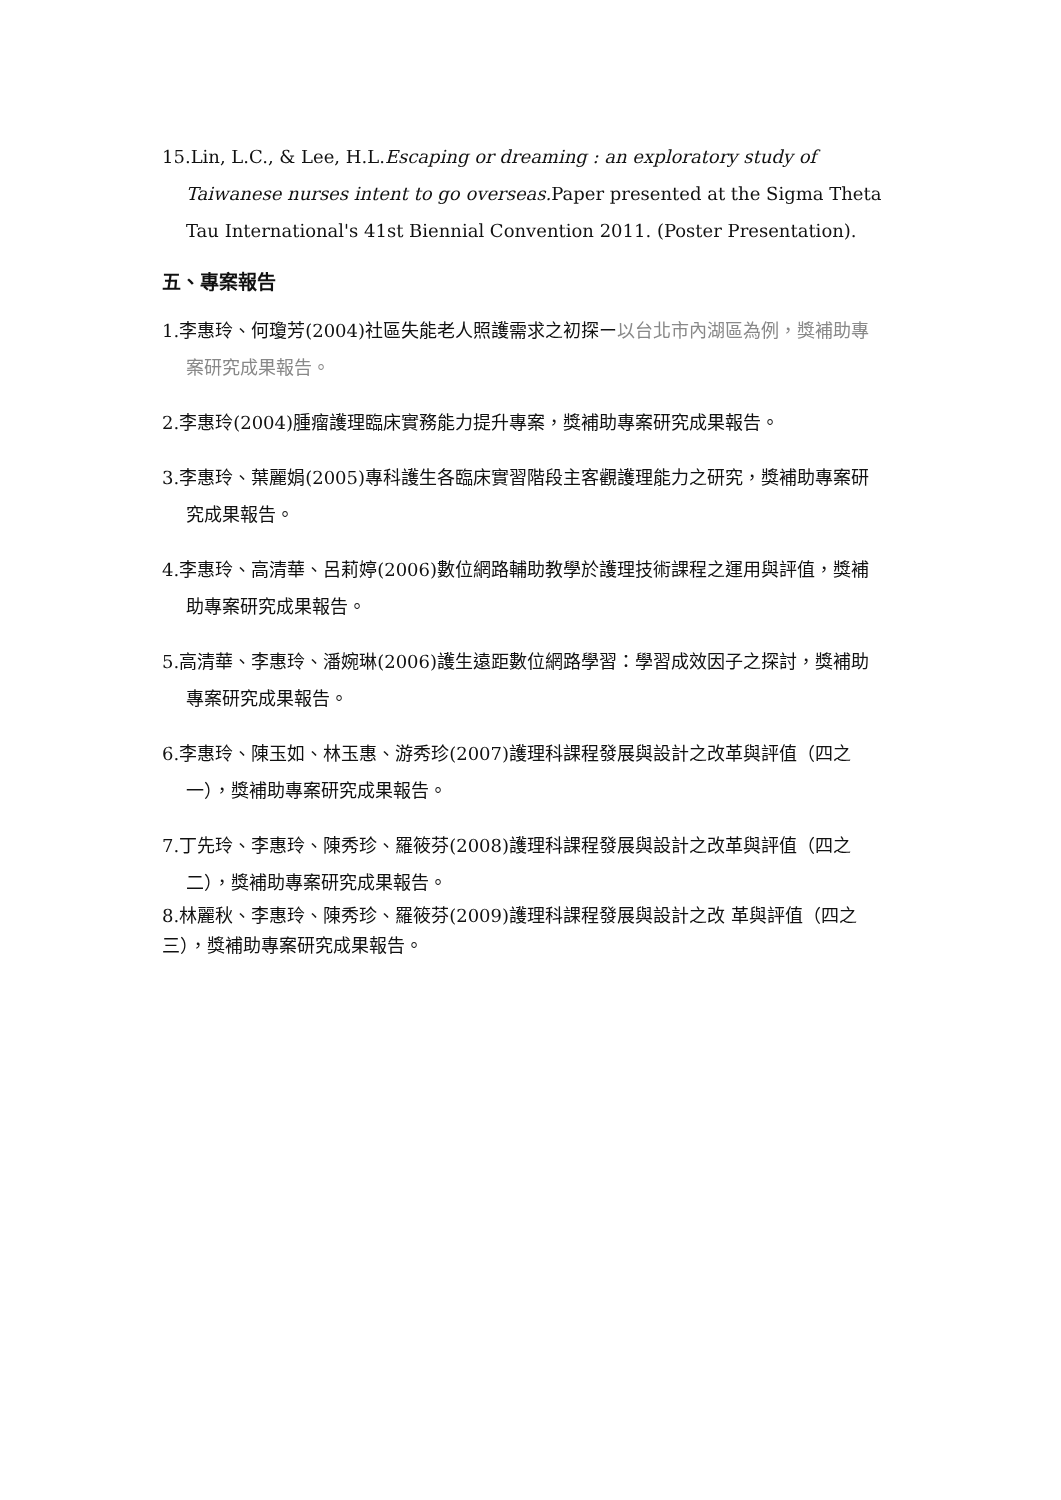15.Lin, L.C., & Lee, H.L.Escaping or dreaming : an exploratory study of Taiwanese nurses intent to go overseas. Paper presented at the Sigma Theta Tau International's 41st Biennial Convention 2011. (Poster Presentation).
五、專案報告
1.李惠玲、何瓊芳(2004)社區失能老人照護需求之初探ー以台北市內湖區為例，獎補助專案研究成果報告。
2.李惠玲(2004)腫瘤護理臨床實務能力提升專案，獎補助專案研究成果報告。
3.李惠玲、葉麗娟(2005)專科護生各臨床實習階段主客觀護理能力之研究，獎補助專案研究成果報告。
4.李惠玲、高清華、呂莉婷(2006)數位網路輔助教學於護理技術課程之運用與評值，獎補助專案研究成果報告。
5.高清華、李惠玲、潘婉琳(2006)護生遠距數位網路學習：學習成效因子之探討，獎補助專案研究成果報告。
6.李惠玲、陳玉如、林玉惠、游秀珍(2007)護理科課程發展與設計之改革與評值（四之一），獎補助專案研究成果報告。
7.丁先玲、李惠玲、陳秀珍、羅筱芬(2008)護理科課程發展與設計之改革與評值（四之二），獎補助專案研究成果報告。
8.林麗秋、李惠玲、陳秀珍、羅筱芬(2009)護理科課程發展與設計之改 革與評值（四之三），獎補助專案研究成果報告。